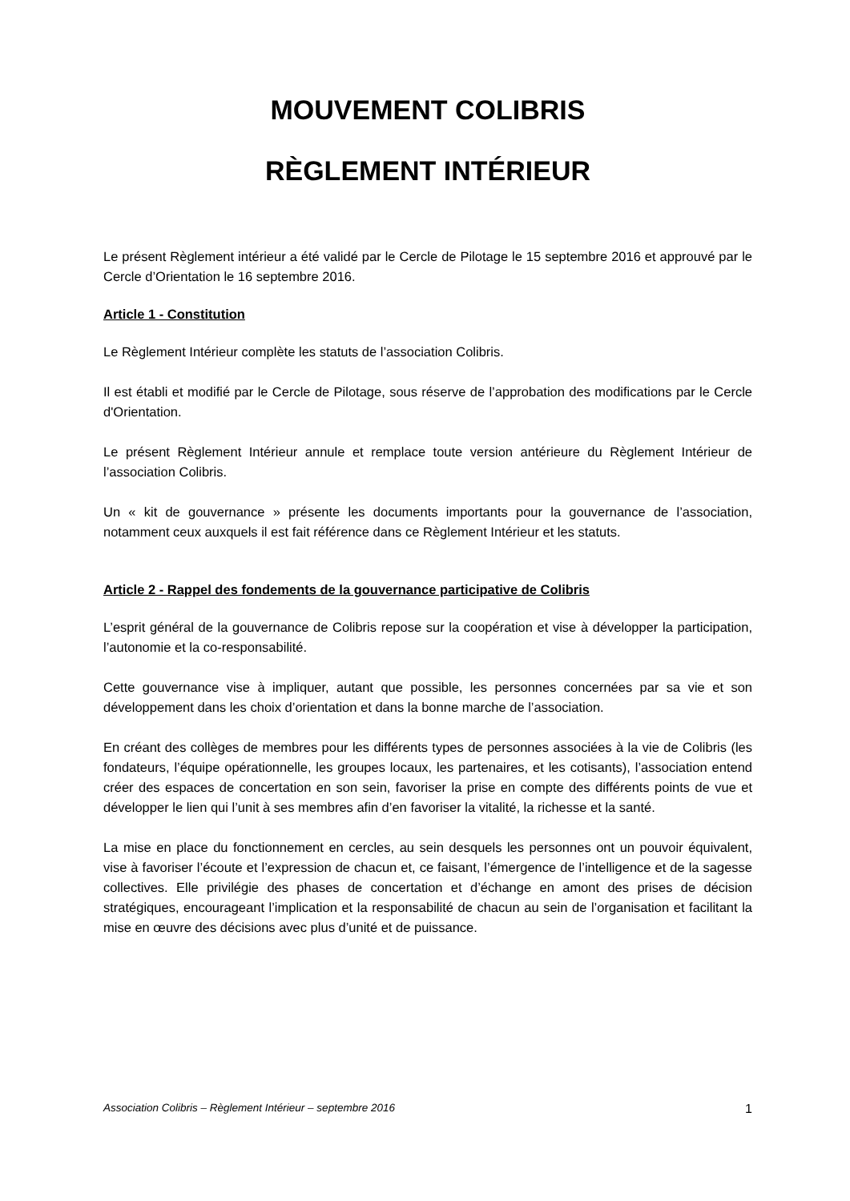MOUVEMENT COLIBRIS
RÈGLEMENT INTÉRIEUR
Le présent Règlement intérieur a été validé par le Cercle de Pilotage le 15 septembre 2016 et approuvé par le Cercle d’Orientation le 16 septembre 2016.
Article 1 - Constitution
Le Règlement Intérieur complète les statuts de l’association Colibris.
Il est établi et modifié par le Cercle de Pilotage, sous réserve de l’approbation des modifications par le Cercle d'Orientation.
Le présent Règlement Intérieur annule et remplace toute version antérieure du Règlement Intérieur de l’association Colibris.
Un « kit de gouvernance » présente les documents importants pour la gouvernance de l’association, notamment ceux auxquels il est fait référence dans ce Règlement Intérieur et les statuts.
Article 2 - Rappel des fondements de la gouvernance participative de Colibris
L’esprit général de la gouvernance de Colibris repose sur la coopération et vise à développer la participation, l’autonomie et la co-responsabilité.
Cette gouvernance vise à impliquer, autant que possible, les personnes concernées par sa vie et son développement dans les choix d’orientation et dans la bonne marche de l’association.
En créant des collèges de membres pour les différents types de personnes associées à la vie de Colibris (les fondateurs, l’équipe opérationnelle, les groupes locaux, les partenaires, et les cotisants), l’association entend créer des espaces de concertation en son sein, favoriser la prise en compte des différents points de vue et développer le lien qui l’unit à ses membres afin d’en favoriser la vitalité, la richesse et la santé.
La mise en place du fonctionnement en cercles, au sein desquels les personnes ont un pouvoir équivalent, vise à favoriser l’écoute et l’expression de chacun et, ce faisant, l’émergence de l’intelligence et de la sagesse collectives. Elle privilégie des phases de concertation et d’échange en amont des prises de décision stratégiques, encourageant l’implication et la responsabilité de chacun au sein de l’organisation et facilitant la mise en œuvre des décisions avec plus d’unité et de puissance.
Association Colibris – Règlement Intérieur – septembre 2016 1